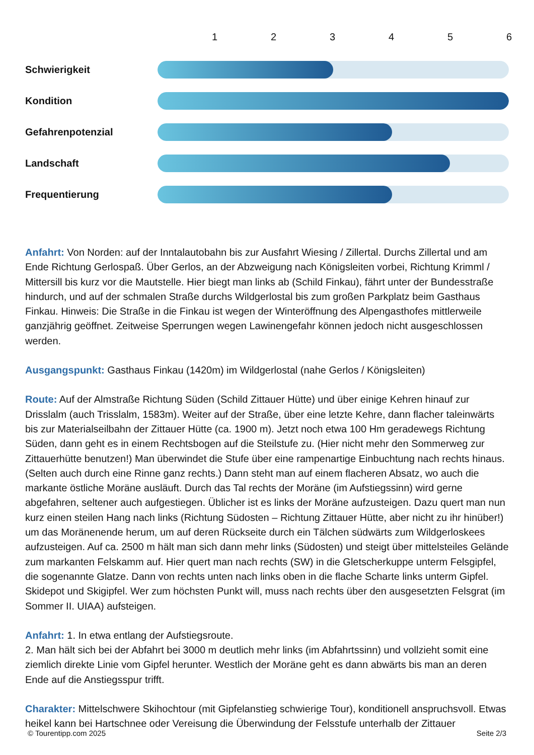123456
Schwierigkeit
Kondition
Gefahrenpotenzial
Landschaft
Frequentierung
Anfahrt: Von Norden: auf der Inntalautobahn bis zur Ausfahrt Wiesing / Zillertal. Durchs Zillertal und am Ende Richtung Gerlospaß. Über Gerlos, an der Abzweigung nach Königsleiten vorbei, Richtung Krimml / Mittersill bis kurz vor die Mautstelle. Hier biegt man links ab (Schild Finkau), fährt unter der Bundesstraße hindurch, und auf der schmalen Straße durchs Wildgerlostal bis zum großen Parkplatz beim Gasthaus Finkau. Hinweis: Die Straße in die Finkau ist wegen der Winteröffnung des Alpengasthofes mittlerweile ganzjährig geöffnet. Zeitweise Sperrungen wegen Lawinengefahr können jedoch nicht ausgeschlossen werden.
Ausgangspunkt: Gasthaus Finkau (1420m) im Wildgerlostal (nahe Gerlos / Königsleiten)
Route: Auf der Almstraße Richtung Süden (Schild Zittauer Hütte) und über einige Kehren hinauf zur Drisslalm (auch Trisslalm, 1583m). Weiter auf der Straße, über eine letzte Kehre, dann flacher taleinwärts bis zur Materialseilbahn der Zittauer Hütte (ca. 1900 m). Jetzt noch etwa 100 Hm geradewegs Richtung Süden, dann geht es in einem Rechtsbogen auf die Steilstufe zu. (Hier nicht mehr den Sommerweg zur Zittauerhütte benutzen!) Man überwindet die Stufe über eine rampenartige Einbuchtung nach rechts hinaus. (Selten auch durch eine Rinne ganz rechts.) Dann steht man auf einem flacheren Absatz, wo auch die markante östliche Moräne ausläuft. Durch das Tal rechts der Moräne (im Aufstiegssinn) wird gerne abgefahren, seltener auch aufgestiegen. Üblicher ist es links der Moräne aufzusteigen. Dazu quert man nun kurz einen steilen Hang nach links (Richtung Südosten – Richtung Zittauer Hütte, aber nicht zu ihr hinüber!) um das Moränenende herum, um auf deren Rückseite durch ein Tälchen südwärts zum Wildgerloskees aufzusteigen. Auf ca. 2500 m hält man sich dann mehr links (Südosten) und steigt über mittelsteiles Gelände zum markanten Felskamm auf. Hier quert man nach rechts (SW) in die Gletscherkuppe unterm Felsgipfel, die sogenannte Glatze. Dann von rechts unten nach links oben in die flache Scharte links unterm Gipfel. Skidepot und Skigipfel. Wer zum höchsten Punkt will, muss nach rechts über den ausgesetzten Felsgrat (im Sommer II. UIAA) aufsteigen.
Anfahrt: 1. In etwa entlang der Aufstiegsroute.
2. Man hält sich bei der Abfahrt bei 3000 m deutlich mehr links (im Abfahrtssinn) und vollzieht somit eine ziemlich direkte Linie vom Gipfel herunter. Westlich der Moräne geht es dann abwärts bis man an deren Ende auf die Anstiegsspur trifft.
Charakter: Mittelschwere Skihochtour (mit Gipfelanstieg schwierige Tour), konditionell anspruchsvoll. Etwas heikel kann bei Hartschnee oder Vereisung die Überwindung der Felsstufe unterhalb der Zittauer
© Tourentipp.com 2025 Seite 2/3